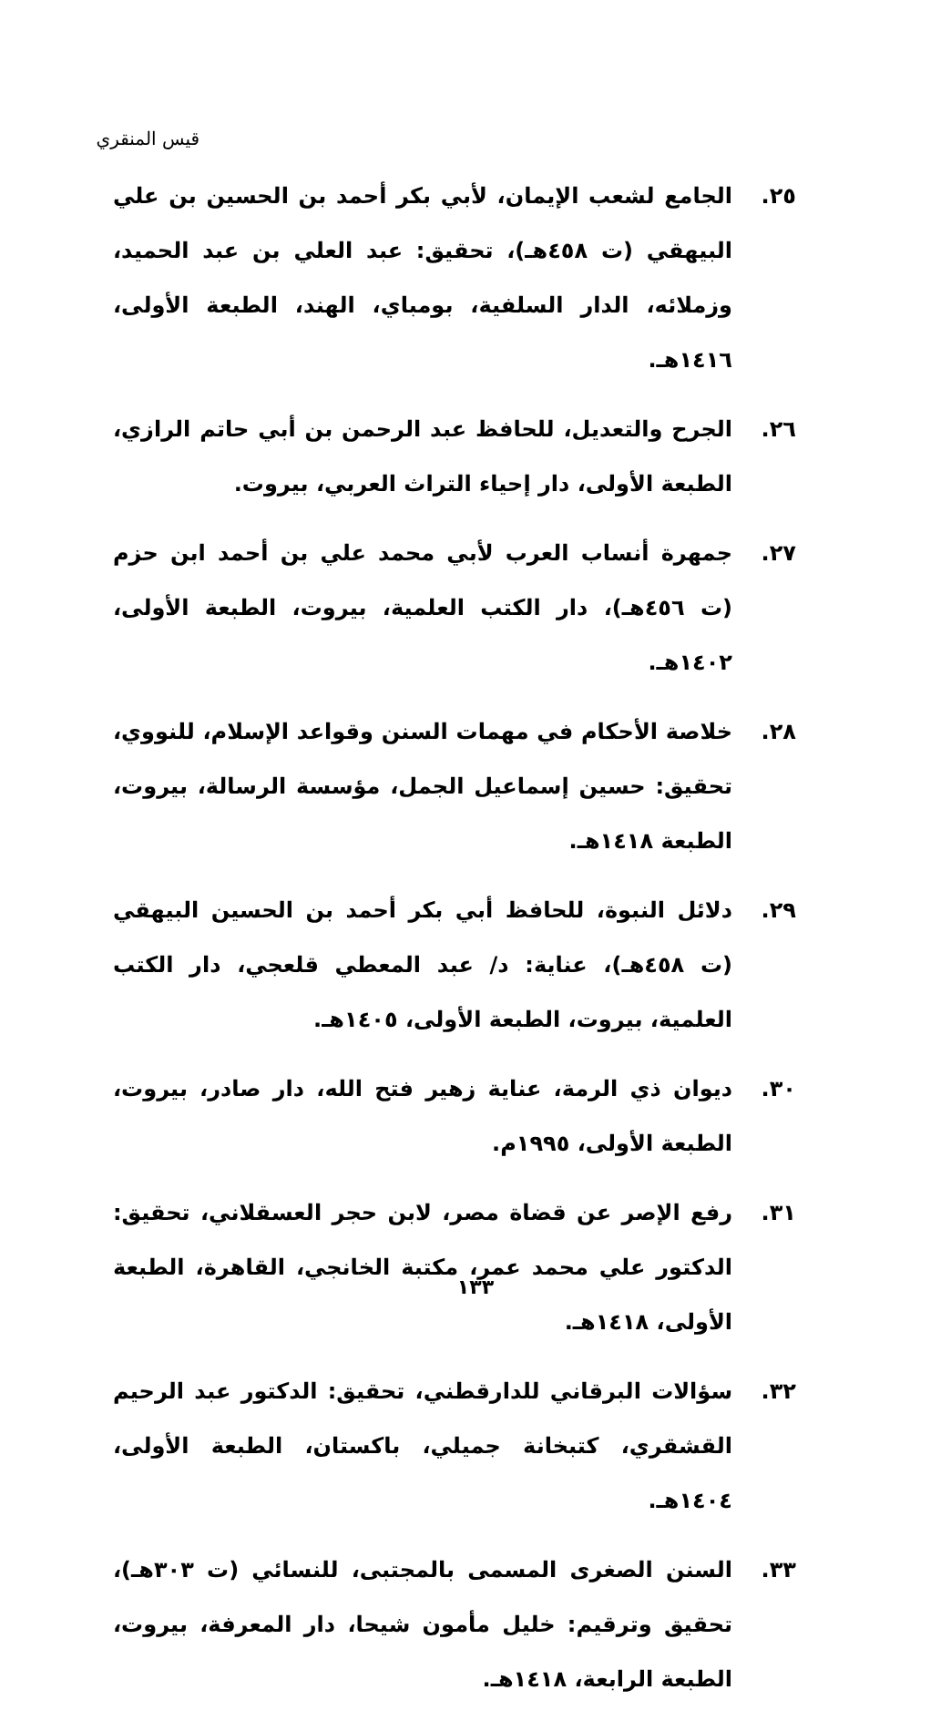قيس المنقري
٢٥. الجامع لشعب الإيمان، لأبي بكر أحمد بن الحسين بن علي البيهقي (ت ٤٥٨هـ)، تحقيق: عبد العلي بن عبد الحميد، وزملائه، الدار السلفية، بومباي، الهند، الطبعة الأولى، ١٤١٦هـ.
٢٦. الجرح والتعديل، للحافظ عبد الرحمن بن أبي حاتم الرازي، الطبعة الأولى، دار إحياء التراث العربي، بيروت.
٢٧. جمهرة أنساب العرب لأبي محمد علي بن أحمد ابن حزم (ت ٤٥٦هـ)، دار الكتب العلمية، بيروت، الطبعة الأولى، ١٤٠٢هـ.
٢٨. خلاصة الأحكام في مهمات السنن وقواعد الإسلام، للنووي، تحقيق: حسين إسماعيل الجمل، مؤسسة الرسالة، بيروت، الطبعة ١٤١٨هـ.
٢٩. دلائل النبوة، للحافظ أبي بكر أحمد بن الحسين البيهقي (ت ٤٥٨هـ)، عناية: د/ عبد المعطي قلعجي، دار الكتب العلمية، بيروت، الطبعة الأولى، ١٤٠٥هـ.
٣٠. ديوان ذي الرمة، عناية زهير فتح الله، دار صادر، بيروت، الطبعة الأولى، ١٩٩٥م.
٣١. رفع الإصر عن قضاة مصر، لابن حجر العسقلاني، تحقيق: الدكتور علي محمد عمر، مكتبة الخانجي، القاهرة، الطبعة الأولى، ١٤١٨هـ.
٣٢. سؤالات البرقاني للدارقطني، تحقيق: الدكتور عبد الرحيم القشقري، كتبخانة جميلي، باكستان، الطبعة الأولى، ١٤٠٤هـ.
٣٣. السنن الصغرى المسمى بالمجتبى، للنسائي (ت ٣٠٣هـ)، تحقيق وترقيم: خليل مأمون شيحا، دار المعرفة، بيروت، الطبعة الرابعة، ١٤١٨هـ.
١٣٣